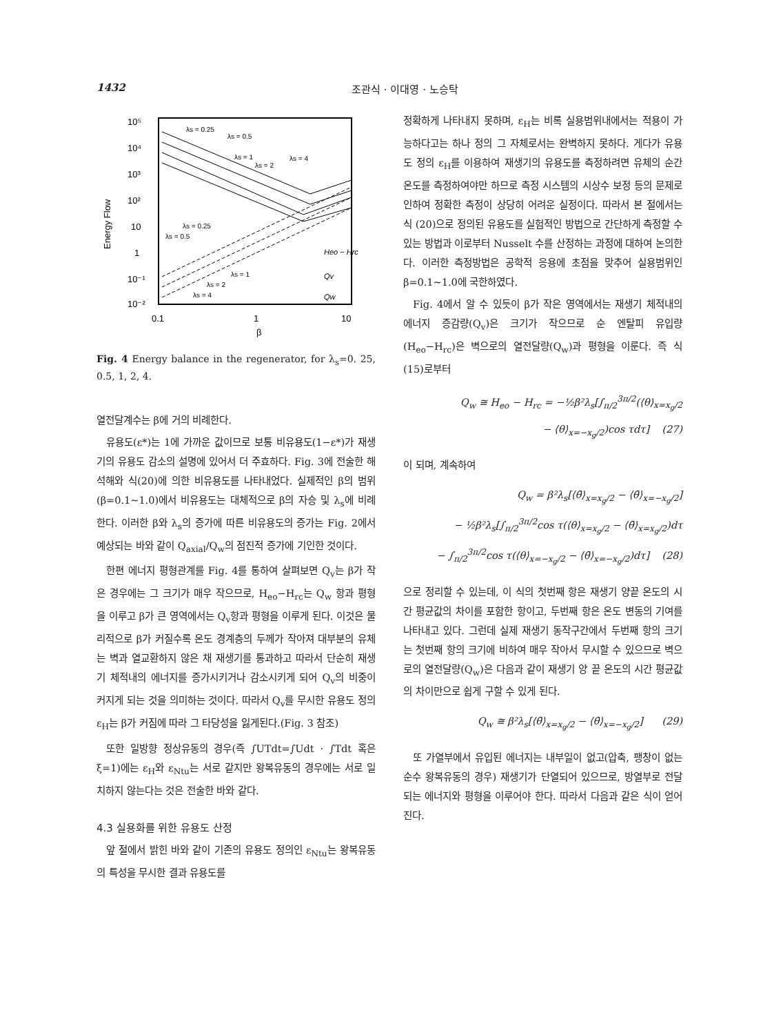1432 조관식 · 이대영 · 노승탁
10⁵
10⁴
10³
10²
10
1
10⁻¹
10⁻²
0.1
1
10
β
Energy Flow
λs = 0.25
λs = 0.5
λs = 1
λs = 2
λs = 4
λs = 0.25
λs = 0.5
λs = 1
λs = 2
λs = 4
Heo − Hrc
Qv
Qw
Fig. 4 Energy balance in the regenerator, for λ<sub>s</sub>=0. 25, 0.5, 1, 2, 4.
열전달계수는 β에 거의 비례한다.
유용도(ε*)는 1에 가까운 값이므로 보통 비유용도(1−ε*)가 재생기의 유용도 감소의 설명에 있어서 더 주효하다. Fig. 3에 전술한 해석해와 식(20)에 의한 비유용도를 나타내었다. 실제적인 β의 범위(β=0.1∼1.0)에서 비유용도는 대체적으로 β의 자승 및 λ<sub>s</sub>에 비례한다. 이러한 β와 λ<sub>s</sub>의 증가에 따른 비유용도의 증가는 Fig. 2에서 예상되는 바와 같이 Q<sub>axial</sub>/Q<sub>w</sub>의 점진적 증가에 기인한 것이다.
한편 에너지 평형관계를 Fig. 4를 통하여 살펴보면 Q<sub>v</sub>는 β가 작은 경우에는 그 크기가 매우 작으므로, H<sub>eo</sub>−H<sub>rc</sub>는 Q<sub>w</sub> 항과 평형을 이루고 β가 큰 영역에서는 Q<sub>v</sub>항과 평형을 이루게 된다. 이것은 물리적으로 β가 커질수록 온도 경계층의 두께가 작아져 대부분의 유체는 벽과 열교환하지 않은 채 재생기를 통과하고 따라서 단순히 재생기 체적내의 에너지를 증가시키거나 감소시키게 되어 Q<sub>v</sub>의 비중이 커지게 되는 것을 의미하는 것이다. 따라서 Q<sub>v</sub>를 무시한 유용도 정의 ε<sub>H</sub>는 β가 커짐에 따라 그 타당성을 잃게된다.(Fig. 3 참조)
또한 일방향 정상유동의 경우(즉 ∫UTdt=∫Udt · ∫Tdt 혹은 ξ=1)에는 ε<sub>H</sub>와 ε<sub>Ntu</sub>는 서로 같지만 왕복유동의 경우에는 서로 일치하지 않는다는 것은 전술한 바와 같다.
4.3 실용화를 위한 유용도 산정
앞 절에서 밝힌 바와 같이 기존의 유용도 정의인 ε<sub>Ntu</sub>는 왕복유동의 특성을 무시한 결과 유용도를
정확하게 나타내지 못하며, ε<sub>H</sub>는 비록 실용범위내에서는 적용이 가능하다고는 하나 정의 그 자체로서는 완벽하지 못하다. 게다가 유용도 정의 ε<sub>H</sub>를 이용하여 재생기의 유용도를 측정하려면 유체의 순간온도를 측정하여야만 하므로 측정 시스템의 시상수 보정 등의 문제로 인하여 정확한 측정이 상당히 어려운 실정이다. 따라서 본 절에서는 식 (20)으로 정의된 유용도를 실험적인 방법으로 간단하게 측정할 수 있는 방법과 이로부터 Nusselt 수를 산정하는 과정에 대하여 논의한다. 이러한 측정방법은 공학적 응용에 초점을 맞추어 실용범위인 β=0.1∼1.0에 국한하였다.
Fig. 4에서 알 수 있듯이 β가 작은 영역에서는 재생기 체적내의 에너지 증감량(Q<sub>v</sub>)은 크기가 작으므로 순 엔탈피 유입량(H<sub>eo</sub>−H<sub>rc</sub>)은 벽으로의 열전달량(Q<sub>w</sub>)과 평형을 이룬다. 즉 식 (15)로부터
Q<sub>w</sub> ≅ H<sub>eo</sub> − H<sub>rc</sub> = −½β²λ<sub>s</sub>[∫<sub>π/2</sub><sup>3π/2</sup>(⟨θ⟩<sub>x=x<sub>g</sub>/2</sub>
− ⟨θ⟩<sub>x=−x<sub>g</sub>/2</sub>)cos τdτ] (27)
이 되며, 계속하여
Q<sub>w</sub> = β²λ<sub>s</sub>[⟨θ̄⟩<sub>x=x<sub>g</sub>/2</sub> − ⟨θ̄⟩<sub>x=−x<sub>g</sub>/2</sub>]
− ½β²λ<sub>s</sub>[∫<sub>π/2</sub><sup>3π/2</sup>cos τ(⟨θ⟩<sub>x=x<sub>g</sub>/2</sub> − ⟨θ̄⟩<sub>x=x<sub>g</sub>/2</sub>)dτ
− ∫<sub>π/2</sub><sup>3π/2</sup>cos τ(⟨θ⟩<sub>x=−x<sub>g</sub>/2</sub> − ⟨θ̄⟩<sub>x=−x<sub>g</sub>/2</sub>)dτ] (28)
으로 정리할 수 있는데, 이 식의 첫번째 항은 재생기 양끝 온도의 시간 평균값의 차이를 포함한 항이고, 두번째 항은 온도 변동의 기여를 나타내고 있다. 그런데 실제 재생기 동작구간에서 두번째 항의 크기는 첫번째 항의 크기에 비하여 매우 작아서 무시할 수 있으므로 벽으로의 열전달량(Q<sub>w</sub>)은 다음과 같이 재생기 양 끝 온도의 시간 평균값의 차이만으로 쉽게 구할 수 있게 된다.
Q<sub>w</sub> ≅ β²λ<sub>s</sub>[⟨θ̄⟩<sub>x=x<sub>g</sub>/2</sub> − ⟨θ̄⟩<sub>x=−x<sub>g</sub>/2</sub>] (29)
또 가열부에서 유입된 에너지는 내부일이 없고(압축, 팽창이 없는 순수 왕복유동의 경우) 재생기가 단열되어 있으므로, 방열부로 전달되는 에너지와 평형을 이루어야 한다. 따라서 다음과 같은 식이 얻어진다.